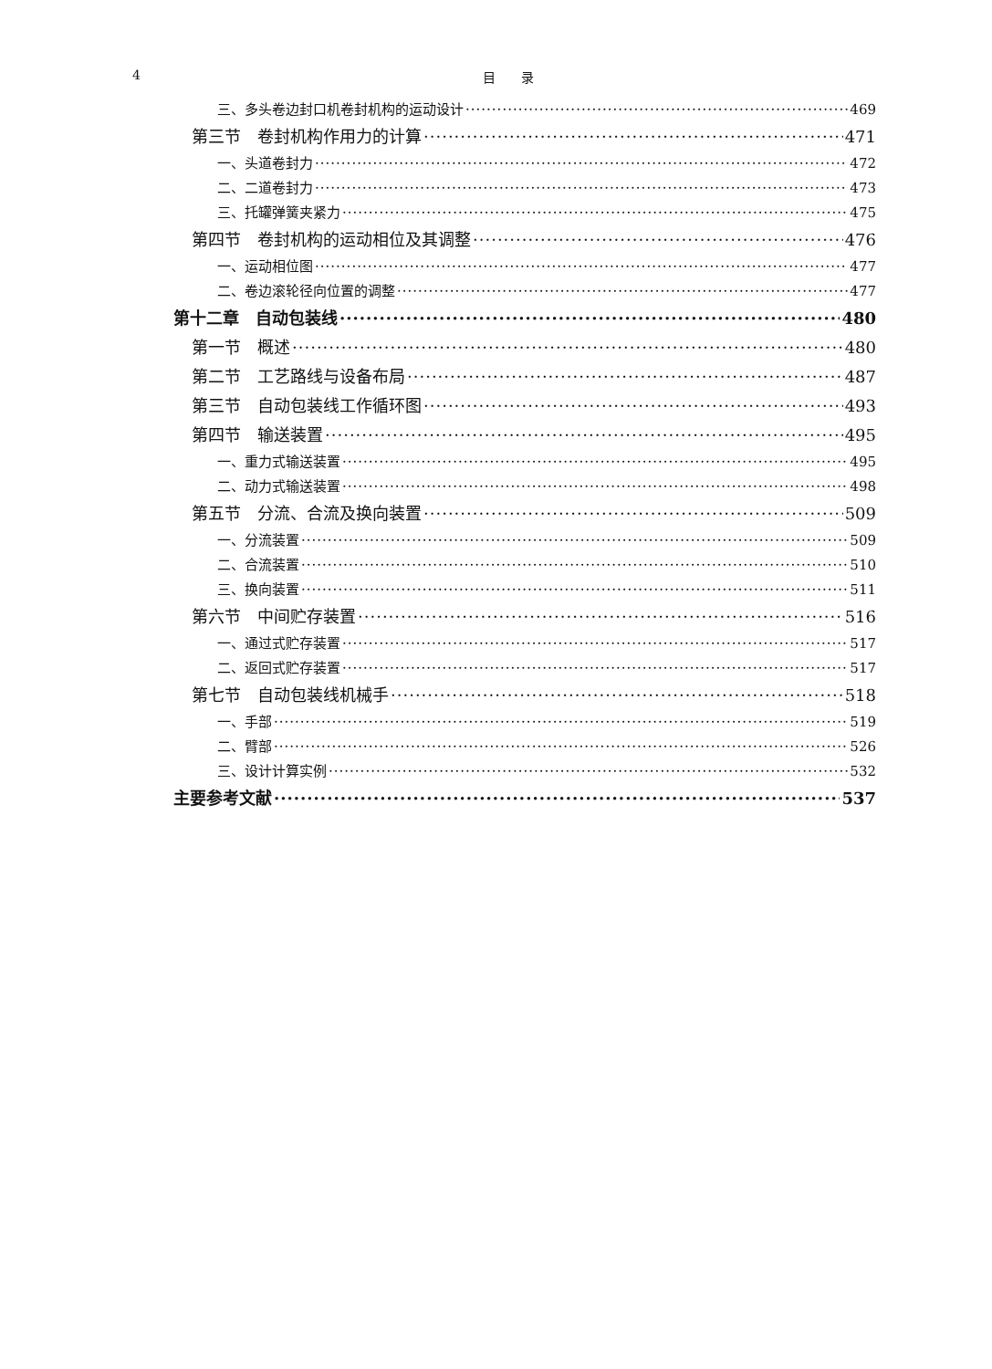4 目　　录
三、多头卷边封口机卷封机构的运动设计 469
第三节　卷封机构作用力的计算 471
一、头道卷封力 472
二、二道卷封力 473
三、托罐弹簧夹紧力 475
第四节　卷封机构的运动相位及其调整 476
一、运动相位图 477
二、卷边滚轮径向位置的调整 477
第十二章　自动包装线 480
第一节　概述 480
第二节　工艺路线与设备布局 487
第三节　自动包装线工作循环图 493
第四节　输送装置 495
一、重力式输送装置 495
二、动力式输送装置 498
第五节　分流、合流及换向装置 509
一、分流装置 509
二、合流装置 510
三、换向装置 511
第六节　中间贮存装置 516
一、通过式贮存装置 517
二、返回式贮存装置 517
第七节　自动包装线机械手 518
一、手部 519
二、臂部 526
三、设计计算实例 532
主要参考文献 537